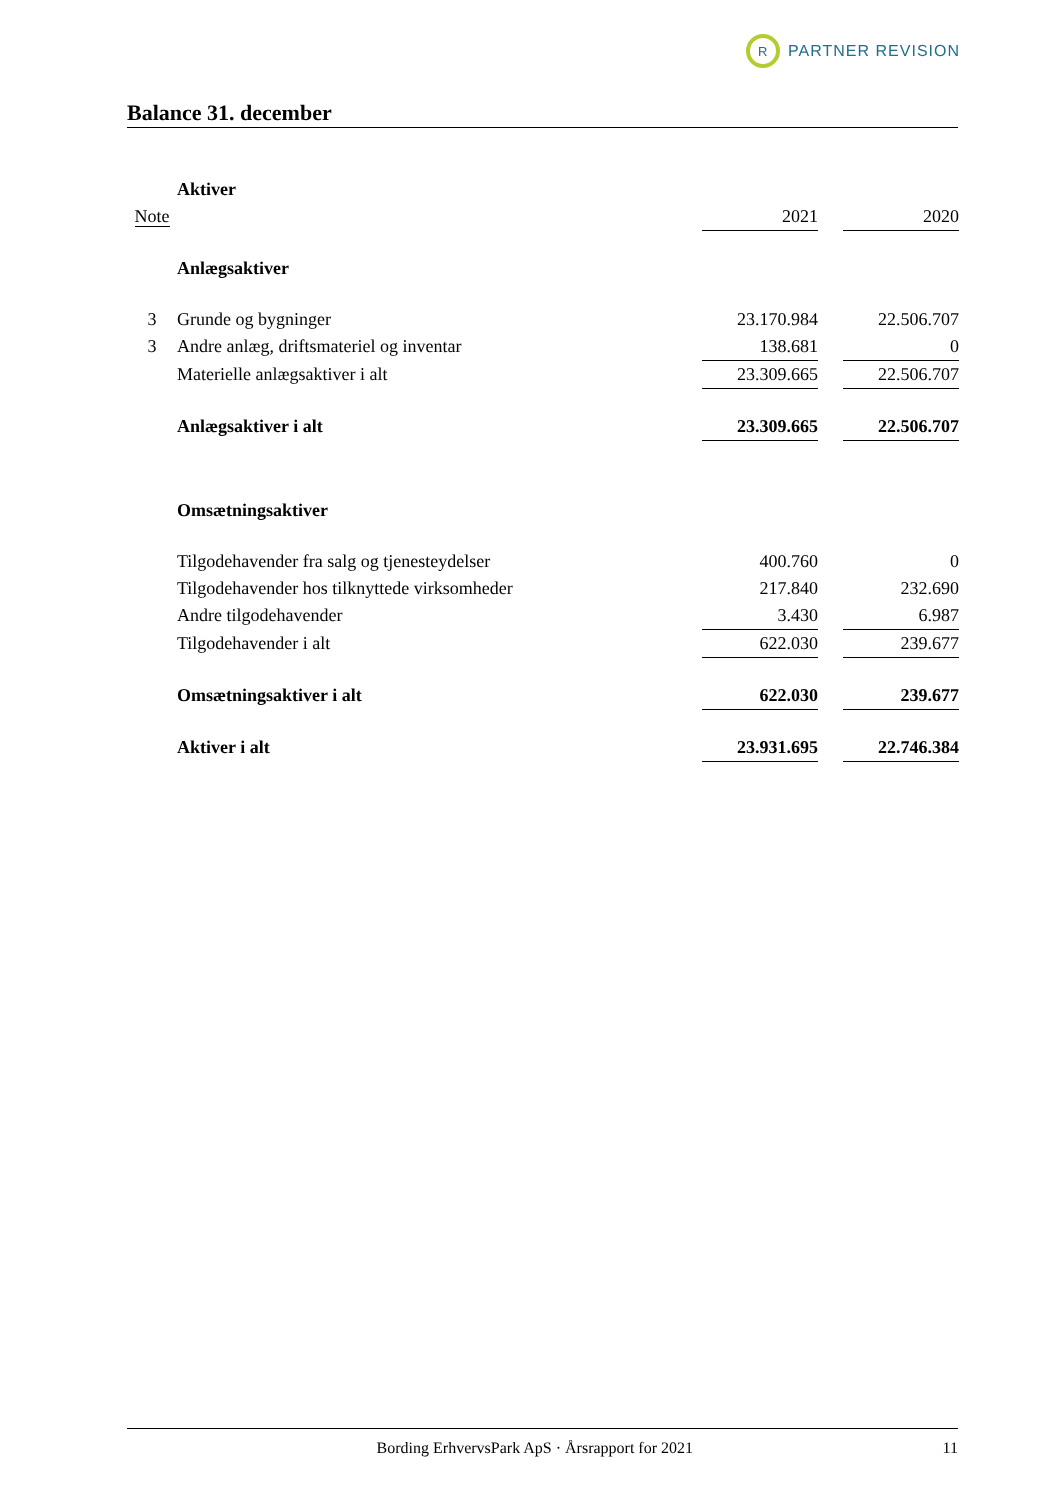R
PARTNER REVISION
Balance 31. december
| | Aktiver | | | |
| Note | | 2021 | | 2020 |
| | Anlægsaktiver | | | |
| 3 | Grunde og bygninger | 23.170.984 | | 22.506.707 |
| 3 | Andre anlæg, driftsmateriel og inventar | 138.681 | | 0 |
| | Materielle anlægsaktiver i alt | 23.309.665 | | 22.506.707 |
| | Anlægsaktiver i alt | 23.309.665 | | 22.506.707 |
| | Omsætningsaktiver | | | |
| | Tilgodehavender fra salg og tjenesteydelser | 400.760 | | 0 |
| | Tilgodehavender hos tilknyttede virksomheder | 217.840 | | 232.690 |
| | Andre tilgodehavender | 3.430 | | 6.987 |
| | Tilgodehavender i alt | 622.030 | | 239.677 |
| | Omsætningsaktiver i alt | 622.030 | | 239.677 |
| | Aktiver i alt | 23.931.695 | | 22.746.384 |
Bording ErhvervsPark ApS · Årsrapport for 2021 11